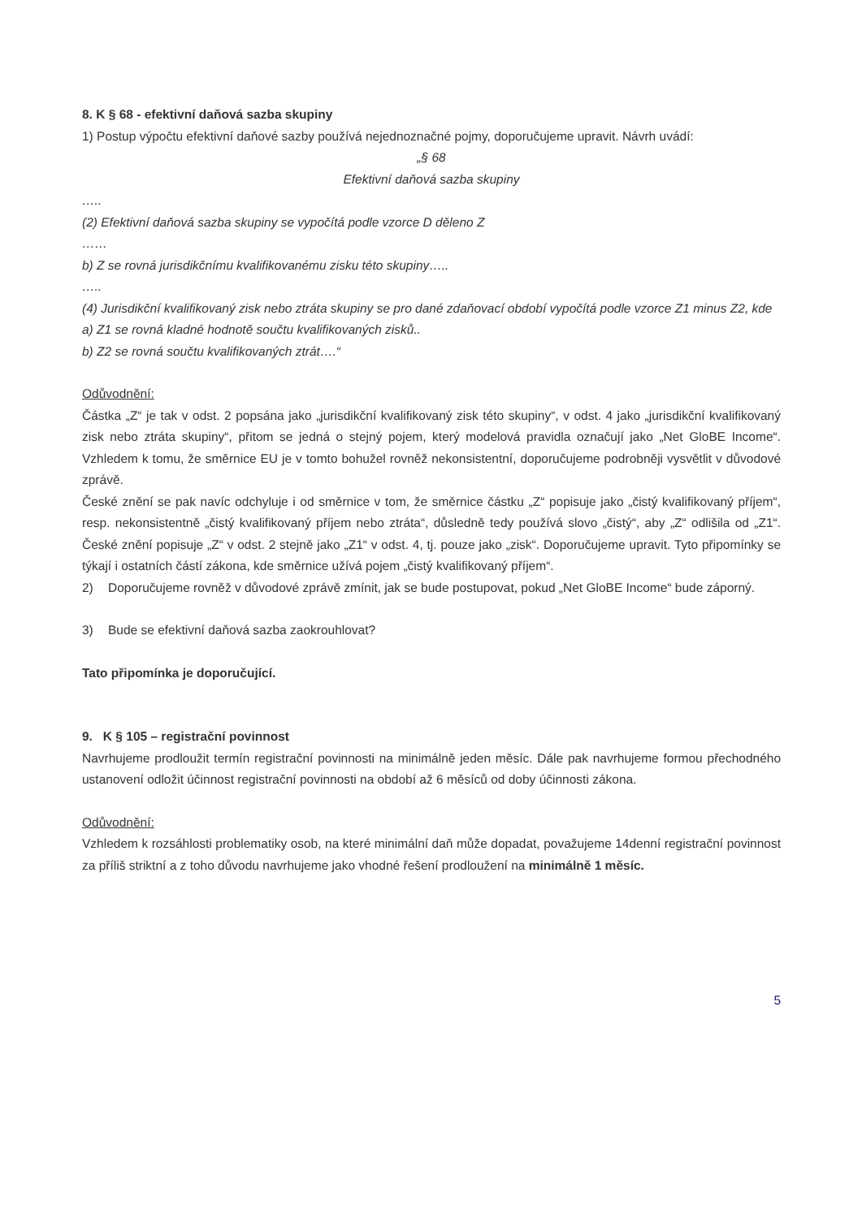8. K § 68 - efektivní daňová sazba skupiny
1) Postup výpočtu efektivní daňové sazby používá nejednoznačné pojmy, doporučujeme upravit. Návrh uvádí:
„§ 68
Efektivní daňová sazba skupiny
…..
(2) Efektivní daňová sazba skupiny se vypočítá podle vzorce D děleno Z
……
b) Z se rovná jurisdikčnímu kvalifikovanému zisku této skupiny…..
…..
(4) Jurisdikční kvalifikovaný zisk nebo ztráta skupiny se pro dané zdaňovací období vypočítá podle vzorce Z1 minus Z2, kde
a) Z1 se rovná kladné hodnotě součtu kvalifikovaných zisků..
b) Z2 se rovná součtu kvalifikovaných ztrát….“
Odůvodnění:
Částka „Z“ je tak v odst. 2 popsána jako „jurisdikční kvalifikovaný zisk této skupiny“, v odst. 4 jako „jurisdikční kvalifikovaný zisk nebo ztráta skupiny“, přitom se jedná o stejný pojem, který modelová pravidla označují jako „Net GloBE Income“. Vzhledem k tomu, že směrnice EU je v tomto bohužel rovněž nekonsistentní, doporučujeme podrobněji vysvětlit v důvodové zprávě.
České znění se pak navíc odchyluje i od směrnice v tom, že směrnice částku „Z“ popisuje jako „čistý kvalifikovaný příjem“, resp. nekonsistentně „čistý kvalifikovaný příjem nebo ztráta“, důsledně tedy používá slovo „čistý“, aby „Z“ odlišila od „Z1“. České znění popisuje „Z“ v odst. 2 stejně jako „Z1“ v odst. 4, tj. pouze jako „zisk“. Doporučujeme upravit. Tyto připomínky se týkají i ostatních částí zákona, kde směrnice užívá pojem „čistý kvalifikovaný příjem“.
2) Doporučujeme rovněž v důvodové zprávě zmínit, jak se bude postupovat, pokud „Net GloBE Income“ bude záporný.
3) Bude se efektivní daňová sazba zaokrouhlovat?
Tato připomínka je doporučující.
9. K § 105 – registrační povinnost
Navrhujeme prodloužit termín registrační povinnosti na minimálně jeden měsíc. Dále pak navrhujeme formou přechodného ustanovení odložit účinnost registrační povinnosti na období až 6 měsíců od doby účinnosti zákona.
Odůvodnění:
Vzhledem k rozsáhlosti problematiky osob, na které minimální daň může dopadat, považujeme 14denní registrační povinnost za příliš striktní a z toho důvodu navrhujeme jako vhodné řešení prodloužení na minimálně 1 měsíc.
5